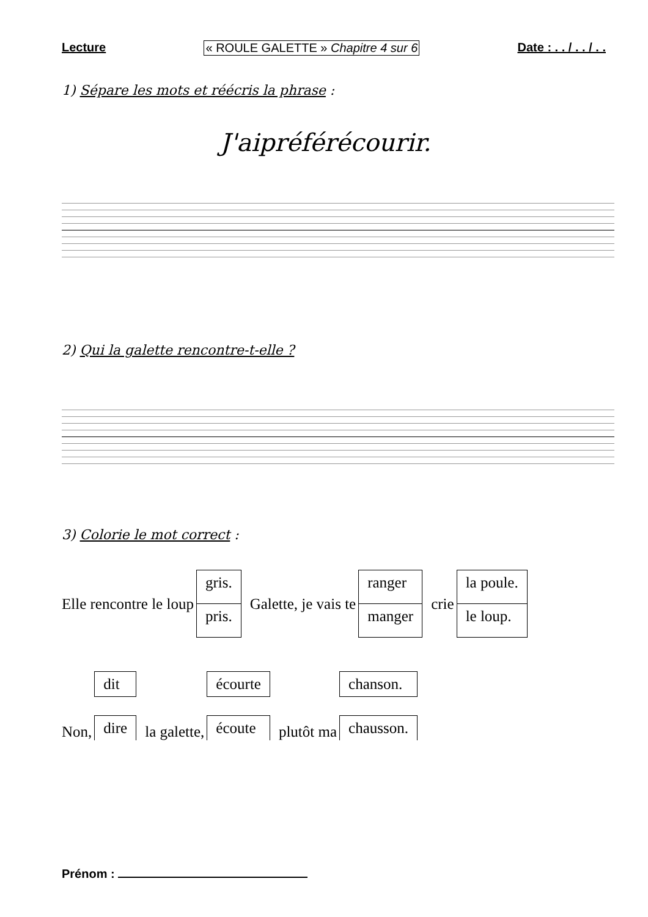Lecture « ROULE GALETTE » Chapitre 4 sur 6 Date : . . / . . / . .
1) Sépare les mots et réécris la phrase :
J'aipréférécourir.
2) Qui la galette rencontre-t-elle ?
3) Colorie le mot correct :
Elle rencontre le loup gris. pris. Galette, je vais te ranger manger crie la poule. le loup.
Non, dit dire la galette, écourte écoute plutôt ma chanson. chausson.
Prénom :